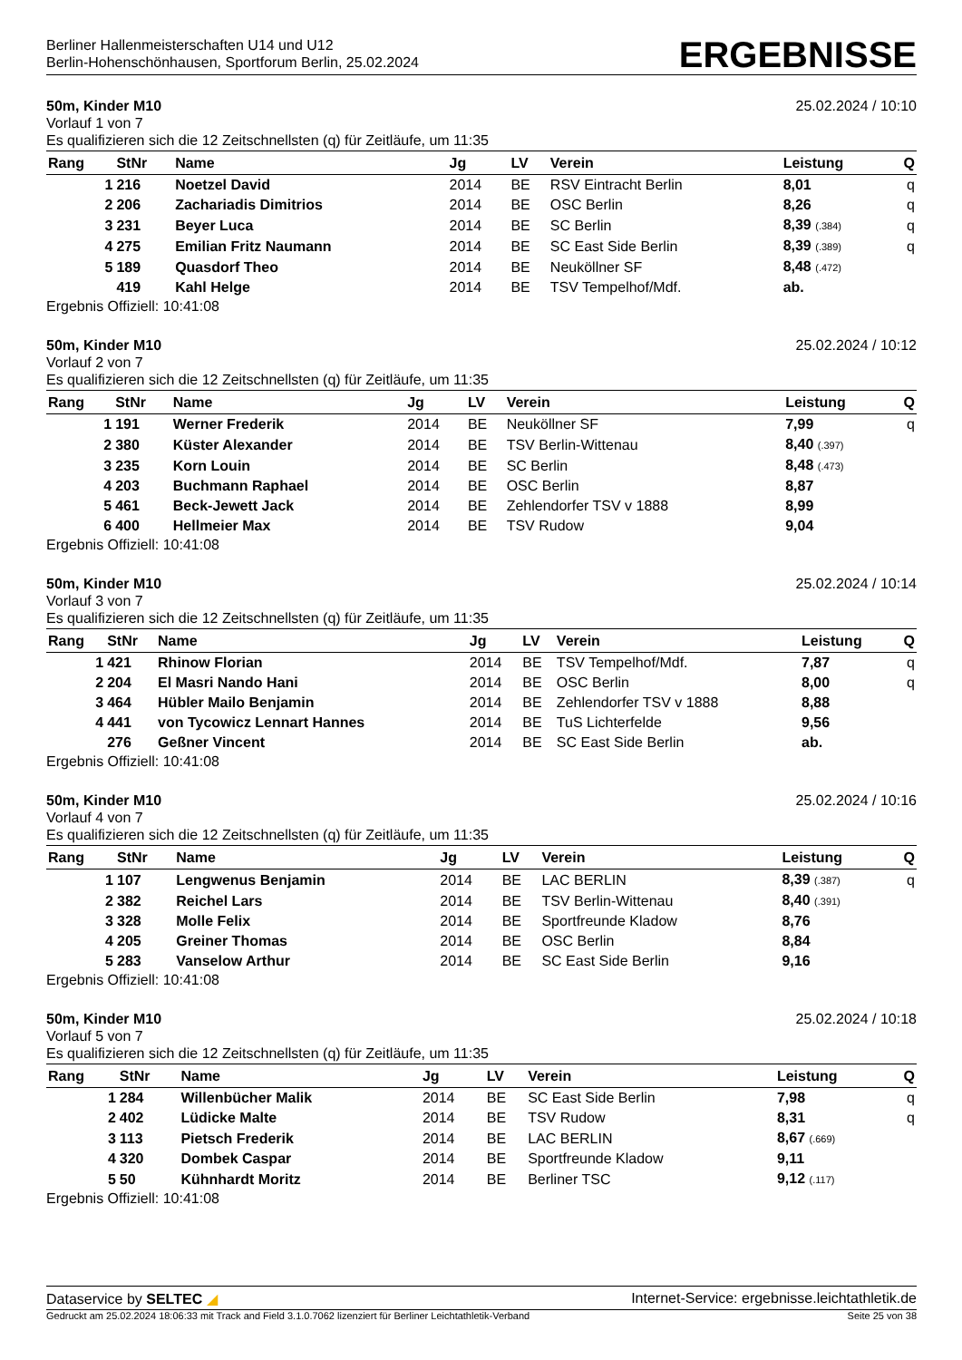Berliner Hallenmeisterschaften U14 und U12
Berlin-Hohenschönhausen, Sportforum Berlin, 25.02.2024
ERGEBNISSE
50m, Kinder M10 25.02.2024 / 10:10
Vorlauf 1 von 7
Es qualifizieren sich die 12 Zeitschnellsten (q) für Zeitläufe, um 11:35
| Rang | StNr | Name | Jg | LV | Verein | Leistung | Q |
| --- | --- | --- | --- | --- | --- | --- | --- |
| 1 | 216 | Noetzel David | 2014 | BE | RSV Eintracht Berlin | 8,01 | q |
| 2 | 206 | Zachariadis Dimitrios | 2014 | BE | OSC Berlin | 8,26 | q |
| 3 | 231 | Beyer Luca | 2014 | BE | SC Berlin | 8,39 (.384) | q |
| 4 | 275 | Emilian Fritz Naumann | 2014 | BE | SC East Side Berlin | 8,39 (.389) | q |
| 5 | 189 | Quasdorf Theo | 2014 | BE | Neuköllner SF | 8,48 (.472) | |
| | 419 | Kahl Helge | 2014 | BE | TSV Tempelhof/Mdf. | ab. | |
Ergebnis Offiziell: 10:41:08
50m, Kinder M10 25.02.2024 / 10:12
Vorlauf 2 von 7
Es qualifizieren sich die 12 Zeitschnellsten (q) für Zeitläufe, um 11:35
| Rang | StNr | Name | Jg | LV | Verein | Leistung | Q |
| --- | --- | --- | --- | --- | --- | --- | --- |
| 1 | 191 | Werner Frederik | 2014 | BE | Neuköllner SF | 7,99 | q |
| 2 | 380 | Küster Alexander | 2014 | BE | TSV Berlin-Wittenau | 8,40 (.397) | |
| 3 | 235 | Korn Louin | 2014 | BE | SC Berlin | 8,48 (.473) | |
| 4 | 203 | Buchmann Raphael | 2014 | BE | OSC Berlin | 8,87 | |
| 5 | 461 | Beck-Jewett Jack | 2014 | BE | Zehlendorfer TSV v 1888 | 8,99 | |
| 6 | 400 | Hellmeier Max | 2014 | BE | TSV Rudow | 9,04 | |
Ergebnis Offiziell: 10:41:08
50m, Kinder M10 25.02.2024 / 10:14
Vorlauf 3 von 7
Es qualifizieren sich die 12 Zeitschnellsten (q) für Zeitläufe, um 11:35
| Rang | StNr | Name | Jg | LV | Verein | Leistung | Q |
| --- | --- | --- | --- | --- | --- | --- | --- |
| 1 | 421 | Rhinow Florian | 2014 | BE | TSV Tempelhof/Mdf. | 7,87 | q |
| 2 | 204 | El Masri Nando Hani | 2014 | BE | OSC Berlin | 8,00 | q |
| 3 | 464 | Hübler Mailo Benjamin | 2014 | BE | Zehlendorfer TSV v 1888 | 8,88 | |
| 4 | 441 | von Tycowicz Lennart Hannes | 2014 | BE | TuS Lichterfelde | 9,56 | |
| | 276 | Geßner Vincent | 2014 | BE | SC East Side Berlin | ab. | |
Ergebnis Offiziell: 10:41:08
50m, Kinder M10 25.02.2024 / 10:16
Vorlauf 4 von 7
Es qualifizieren sich die 12 Zeitschnellsten (q) für Zeitläufe, um 11:35
| Rang | StNr | Name | Jg | LV | Verein | Leistung | Q |
| --- | --- | --- | --- | --- | --- | --- | --- |
| 1 | 107 | Lengwenus Benjamin | 2014 | BE | LAC BERLIN | 8,39 (.387) | q |
| 2 | 382 | Reichel Lars | 2014 | BE | TSV Berlin-Wittenau | 8,40 (.391) | |
| 3 | 328 | Molle Felix | 2014 | BE | Sportfreunde Kladow | 8,76 | |
| 4 | 205 | Greiner Thomas | 2014 | BE | OSC Berlin | 8,84 | |
| 5 | 283 | Vanselow Arthur | 2014 | BE | SC East Side Berlin | 9,16 | |
Ergebnis Offiziell: 10:41:08
50m, Kinder M10 25.02.2024 / 10:18
Vorlauf 5 von 7
Es qualifizieren sich die 12 Zeitschnellsten (q) für Zeitläufe, um 11:35
| Rang | StNr | Name | Jg | LV | Verein | Leistung | Q |
| --- | --- | --- | --- | --- | --- | --- | --- |
| 1 | 284 | Willenbücher Malik | 2014 | BE | SC East Side Berlin | 7,98 | q |
| 2 | 402 | Lüdicke Malte | 2014 | BE | TSV Rudow | 8,31 | q |
| 3 | 113 | Pietsch Frederik | 2014 | BE | LAC BERLIN | 8,67 (.669) | |
| 4 | 320 | Dombek Caspar | 2014 | BE | Sportfreunde Kladow | 9,11 | |
| 5 | 50 | Kühnhardt Moritz | 2014 | BE | Berliner TSC | 9,12 (.117) | |
Ergebnis Offiziell: 10:41:08
Dataservice by SELTEC ◢ Internet-Service: ergebnisse.leichtathletik.de
Gedruckt am 25.02.2024 18:06:33 mit Track and Field 3.1.0.7062 lizenziert für Berliner Leichtathletik-Verband Seite 25 von 38